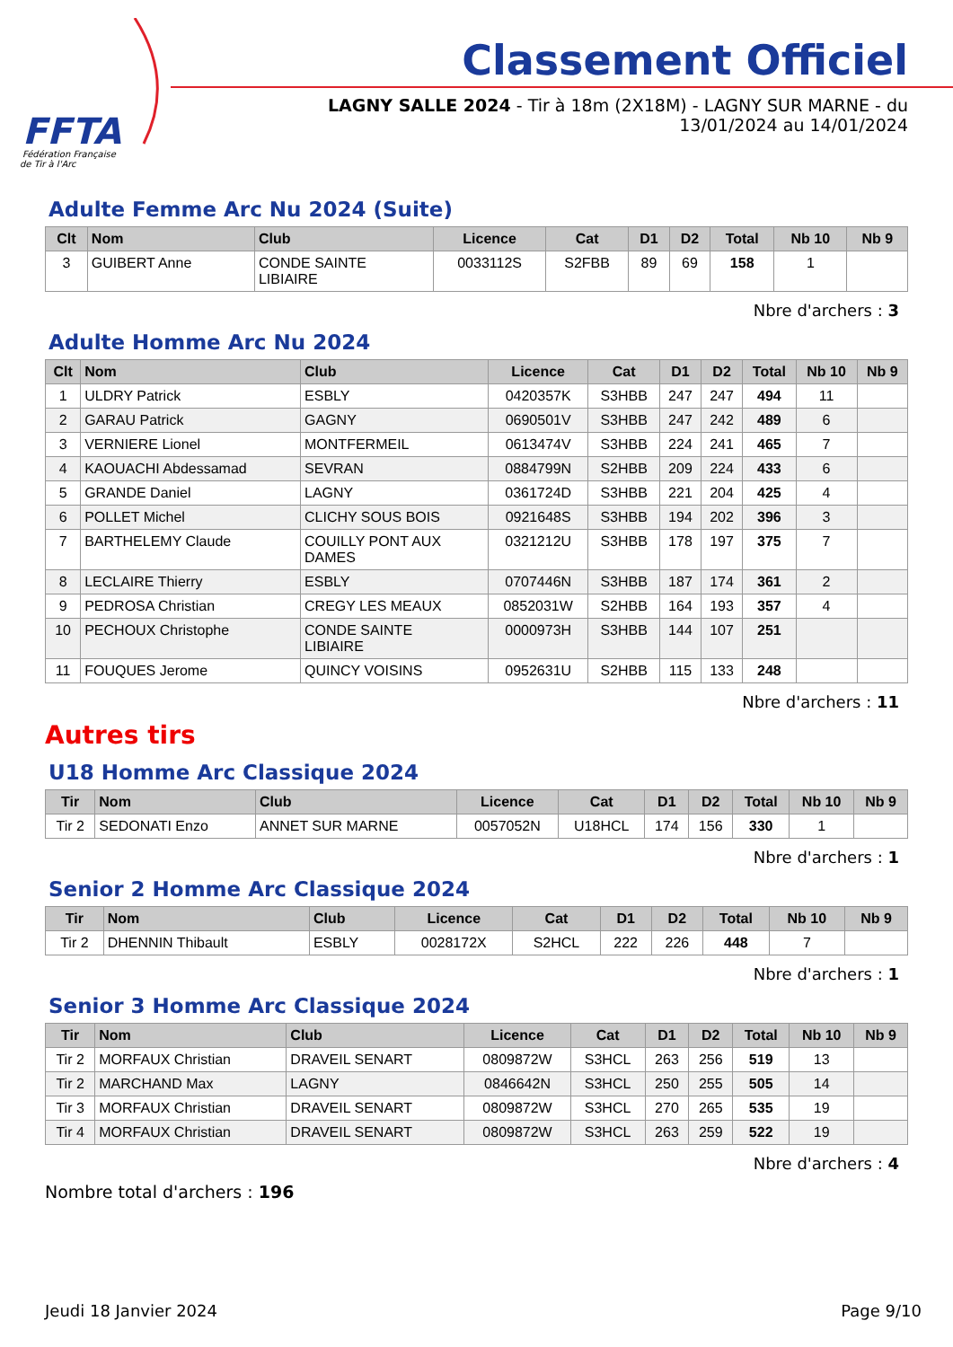FFTA
Fédération Française
de Tir à l'Arc
Classement Officiel
LAGNY SALLE 2024 - Tir à 18m (2X18M) - LAGNY SUR MARNE - du 13/01/2024 au 14/01/2024
Adulte Femme Arc Nu 2024 (Suite)
| Clt | Nom | Club | Licence | Cat | D1 | D2 | Total | Nb 10 | Nb 9 |
| --- | --- | --- | --- | --- | --- | --- | --- | --- | --- |
| 3 | GUIBERT Anne | CONDE SAINTE LIBIAIRE | 0033112S | S2FBB | 89 | 69 | 158 | 1 | |
Nbre d'archers : 3
Adulte Homme Arc Nu 2024
| Clt | Nom | Club | Licence | Cat | D1 | D2 | Total | Nb 10 | Nb 9 |
| --- | --- | --- | --- | --- | --- | --- | --- | --- | --- |
| 1 | ULDRY Patrick | ESBLY | 0420357K | S3HBB | 247 | 247 | 494 | 11 | |
| 2 | GARAU Patrick | GAGNY | 0690501V | S3HBB | 247 | 242 | 489 | 6 | |
| 3 | VERNIERE Lionel | MONTFERMEIL | 0613474V | S3HBB | 224 | 241 | 465 | 7 | |
| 4 | KAOUACHI Abdessamad | SEVRAN | 0884799N | S2HBB | 209 | 224 | 433 | 6 | |
| 5 | GRANDE Daniel | LAGNY | 0361724D | S3HBB | 221 | 204 | 425 | 4 | |
| 6 | POLLET Michel | CLICHY SOUS BOIS | 0921648S | S3HBB | 194 | 202 | 396 | 3 | |
| 7 | BARTHELEMY Claude | COUILLY PONT AUX DAMES | 0321212U | S3HBB | 178 | 197 | 375 | 7 | |
| 8 | LECLAIRE Thierry | ESBLY | 0707446N | S3HBB | 187 | 174 | 361 | 2 | |
| 9 | PEDROSA Christian | CREGY LES MEAUX | 0852031W | S2HBB | 164 | 193 | 357 | 4 | |
| 10 | PECHOUX Christophe | CONDE SAINTE LIBIAIRE | 0000973H | S3HBB | 144 | 107 | 251 | | |
| 11 | FOUQUES Jerome | QUINCY VOISINS | 0952631U | S2HBB | 115 | 133 | 248 | | |
Nbre d'archers : 11
Autres tirs
U18 Homme Arc Classique 2024
| Tir | Nom | Club | Licence | Cat | D1 | D2 | Total | Nb 10 | Nb 9 |
| --- | --- | --- | --- | --- | --- | --- | --- | --- | --- |
| Tir 2 | SEDONATI Enzo | ANNET SUR MARNE | 0057052N | U18HCL | 174 | 156 | 330 | 1 | |
Nbre d'archers : 1
Senior 2 Homme Arc Classique 2024
| Tir | Nom | Club | Licence | Cat | D1 | D2 | Total | Nb 10 | Nb 9 |
| --- | --- | --- | --- | --- | --- | --- | --- | --- | --- |
| Tir 2 | DHENNIN Thibault | ESBLY | 0028172X | S2HCL | 222 | 226 | 448 | 7 | |
Nbre d'archers : 1
Senior 3 Homme Arc Classique 2024
| Tir | Nom | Club | Licence | Cat | D1 | D2 | Total | Nb 10 | Nb 9 |
| --- | --- | --- | --- | --- | --- | --- | --- | --- | --- |
| Tir 2 | MORFAUX Christian | DRAVEIL SENART | 0809872W | S3HCL | 263 | 256 | 519 | 13 | |
| Tir 2 | MARCHAND Max | LAGNY | 0846642N | S3HCL | 250 | 255 | 505 | 14 | |
| Tir 3 | MORFAUX Christian | DRAVEIL SENART | 0809872W | S3HCL | 270 | 265 | 535 | 19 | |
| Tir 4 | MORFAUX Christian | DRAVEIL SENART | 0809872W | S3HCL | 263 | 259 | 522 | 19 | |
Nbre d'archers : 4
Nombre total d'archers : 196
Jeudi 18 Janvier 2024 Page 9/10